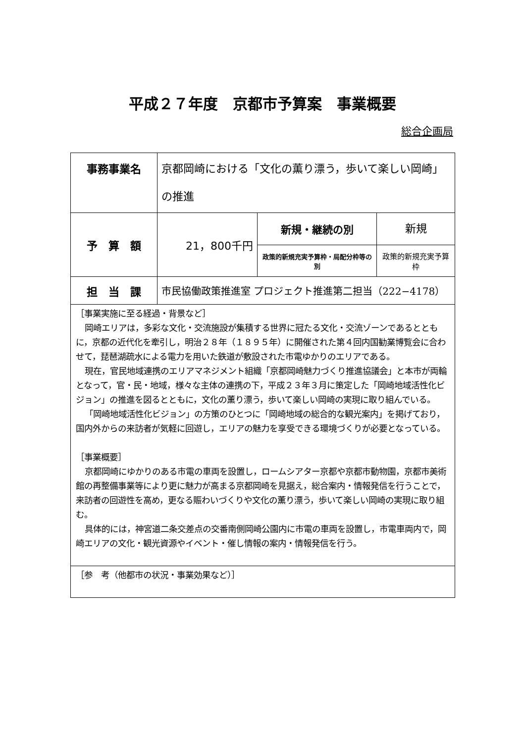平成２７年度　京都市予算案　事業概要
総合企画局
| 事務事業名 | 京都岡崎における「文化の薫り漂う，歩いて楽しい岡崎」の推進 | | |
| 予 算 額 | 21，800千円 | 新規・継続の別 | 新規 |
| | | 政策的新規充実予算枠・局配分枠等の別 | 政策的新規充実予算枠 |
| 担 当 課 | 市民協働政策推進室 プロジェクト推進第二担当（222−4178） | | |
| ［事業実施に至る経過・背景など］ 岡崎エリアは，多彩な文化・交流施設が集積する世界に冠たる文化・交流ゾーンであるとともに，京都の近代化を牽引し，明治２８年（１８９５年）に開催された第４回内国勧業博覧会に合わせて，琵琶湖疏水による電力を用いた鉄道が敷設された市電ゆかりのエリアである。 現在，官民地域連携のエリアマネジメント組織「京都岡崎魅力づくり推進協議会」と本市が両輪となって，官・民・地域，様々な主体の連携の下，平成２３年３月に策定した「岡崎地域活性化ビジョン」の推進を図るとともに，文化の薫り漂う，歩いて楽しい岡崎の実現に取り組んでいる。 「岡崎地域活性化ビジョン」の方策のひとつに「岡崎地域の総合的な観光案内」を掲げており，国内外からの来訪者が気軽に回遊し，エリアの魅力を享受できる環境づくりが必要となっている。 ［事業概要］ 京都岡崎にゆかりのある市電の車両を設置し，ロームシアター京都や京都市動物園，京都市美術館の再整備事業等により更に魅力が高まる京都岡崎を見据え，総合案内・情報発信を行うことで，来訪者の回遊性を高め，更なる賑わいづくりや文化の薫り漂う，歩いて楽しい岡崎の実現に取り組む。 具体的には，神宮道二条交差点の交番南側岡崎公園内に市電の車両を設置し，市電車両内で，岡崎エリアの文化・観光資源やイベント・催し情報の案内・情報発信を行う。 | | | |
| ［参 考（他都市の状況・事業効果など）］ | | | |